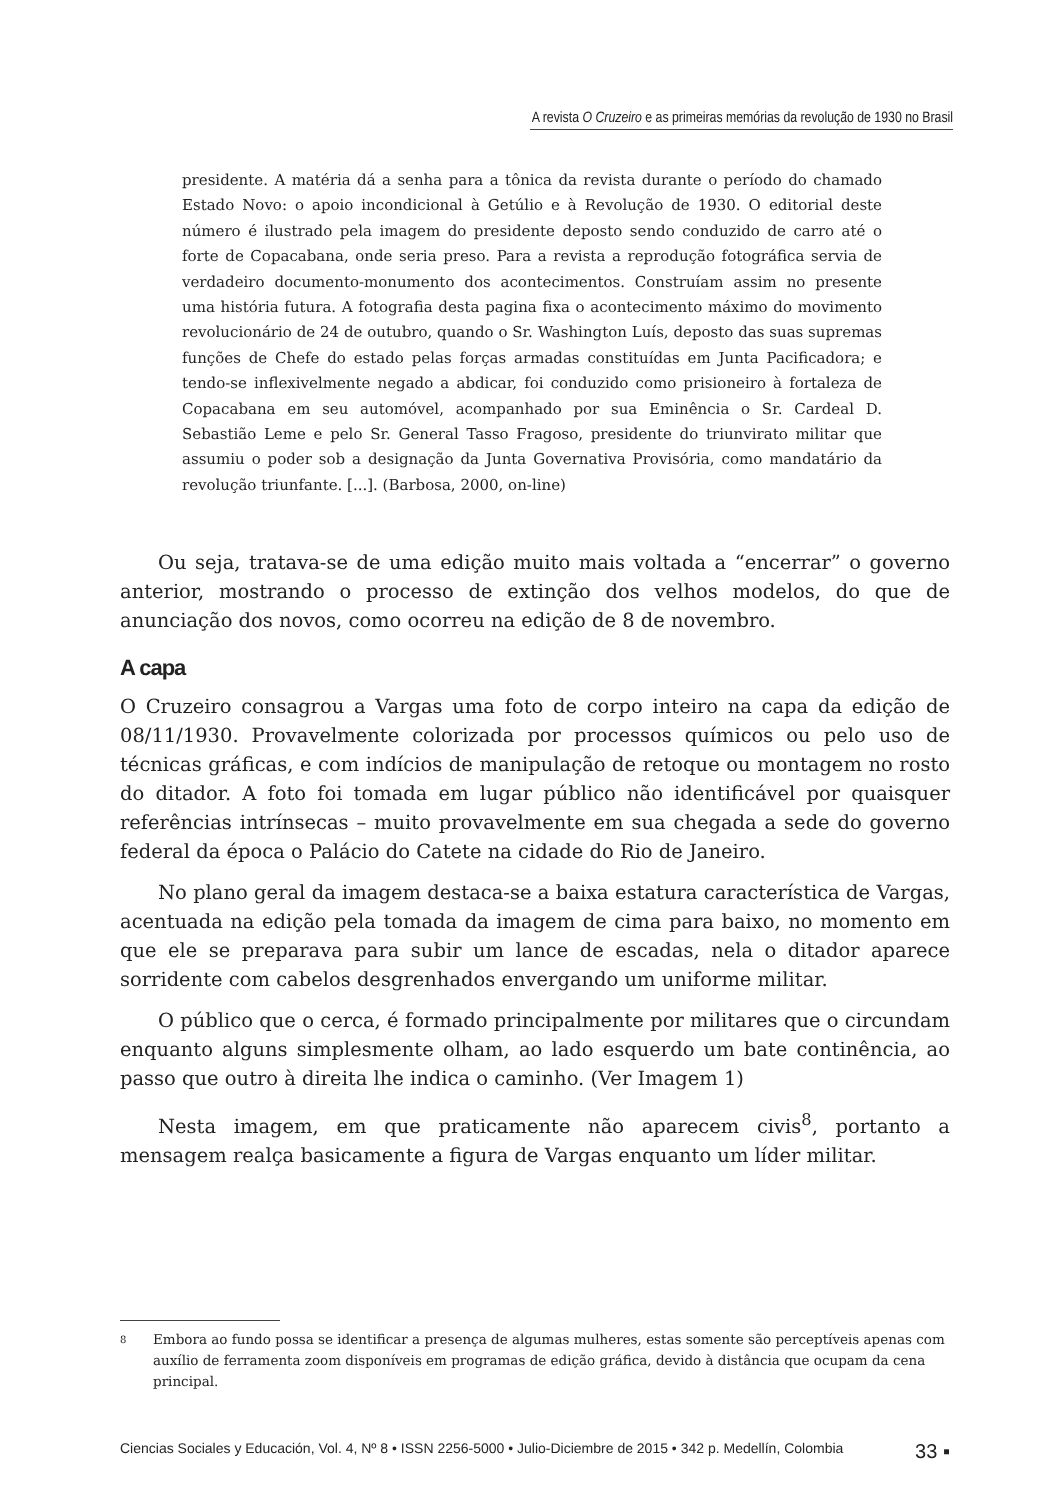A revista O Cruzeiro e as primeiras memórias da revolução de 1930 no Brasil
presidente. A matéria dá a senha para a tônica da revista durante o período do chamado Estado Novo: o apoio incondicional à Getúlio e à Revolução de 1930. O editorial deste número é ilustrado pela imagem do presidente deposto sendo conduzido de carro até o forte de Copacabana, onde seria preso. Para a revista a reprodução fotográfica servia de verdadeiro documento-monumento dos acontecimentos. Construíam assim no presente uma história futura. A fotografia desta pagina fixa o acontecimento máximo do movimento revolucionário de 24 de outubro, quando o Sr. Washington Luís, deposto das suas supremas funções de Chefe do estado pelas forças armadas constituídas em Junta Pacificadora; e tendo-se inflexivelmente negado a abdicar, foi conduzido como prisioneiro à fortaleza de Copacabana em seu automóvel, acompanhado por sua Eminência o Sr. Cardeal D. Sebastião Leme e pelo Sr. General Tasso Fragoso, presidente do triunvirato militar que assumiu o poder sob a designação da Junta Governativa Provisória, como mandatário da revolução triunfante. [...]. (Barbosa, 2000, on-line)
Ou seja, tratava-se de uma edição muito mais voltada a “encerrar” o governo anterior, mostrando o processo de extinção dos velhos modelos, do que de anunciação dos novos, como ocorreu na edição de 8 de novembro.
A capa
O Cruzeiro consagrou a Vargas uma foto de corpo inteiro na capa da edição de 08/11/1930. Provavelmente colorizada por processos químicos ou pelo uso de técnicas gráficas, e com indícios de manipulação de retoque ou montagem no rosto do ditador. A foto foi tomada em lugar público não identificável por quaisquer referências intrínsecas – muito provavelmente em sua chegada a sede do governo federal da época o Palácio do Catete na cidade do Rio de Janeiro.
No plano geral da imagem destaca-se a baixa estatura característica de Vargas, acentuada na edição pela tomada da imagem de cima para baixo, no momento em que ele se preparava para subir um lance de escadas, nela o ditador aparece sorridente com cabelos desgrenhados envergando um uniforme militar.
O público que o cerca, é formado principalmente por militares que o circundam enquanto alguns simplesmente olham, ao lado esquerdo um bate continência, ao passo que outro à direita lhe indica o caminho. (Ver Imagem 1)
Nesta imagem, em que praticamente não aparecem civis<sup>8</sup>, portanto a mensagem realça basicamente a figura de Vargas enquanto um líder militar.
8 Embora ao fundo possa se identificar a presença de algumas mulheres, estas somente são perceptíveis apenas com auxílio de ferramenta zoom disponíveis em programas de edição gráfica, devido à distância que ocupam da cena principal.
Ciencias Sociales y Educación, Vol. 4, Nº 8 • ISSN 2256-5000 • Julio-Diciembre de 2015 • 342 p. Medellín, Colombia 33 ▪